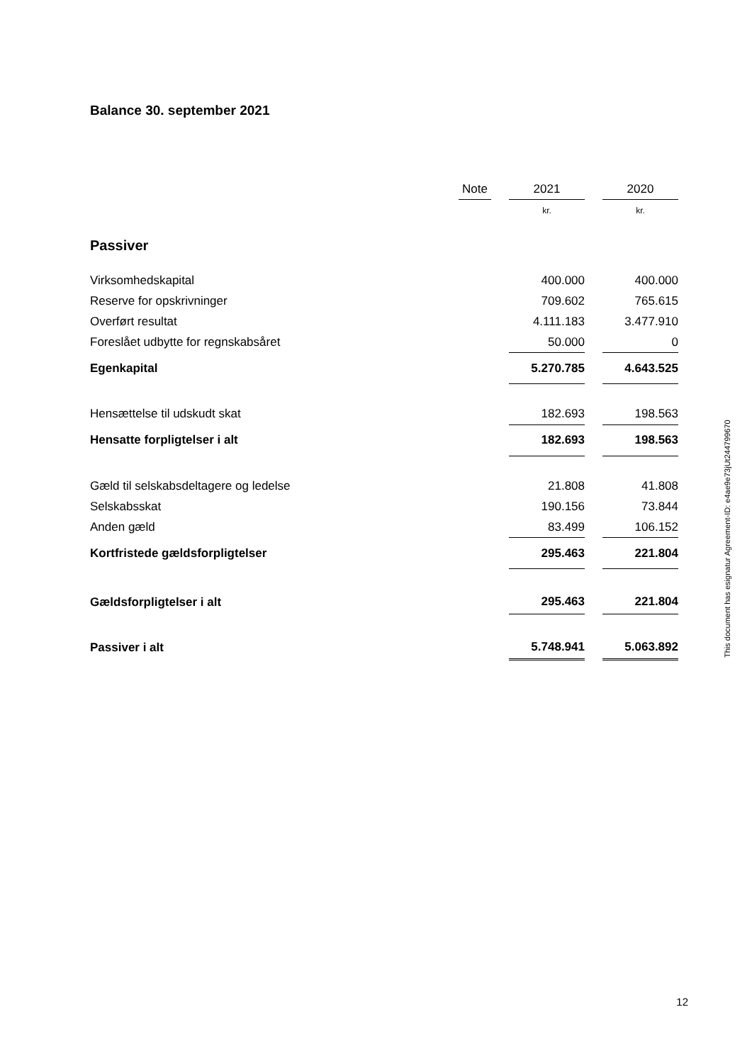Balance 30. september 2021
| | Note | | 2021 | | 2020 |
| --- | --- | --- | --- | --- | --- |
| | | | kr. | | kr. |
| Passiver | | | | | |
| Virksomhedskapital | | | 400.000 | | 400.000 |
| Reserve for opskrivninger | | | 709.602 | | 765.615 |
| Overført resultat | | | 4.111.183 | | 3.477.910 |
| Foreslået udbytte for regnskabsåret | | | 50.000 | | 0 |
| Egenkapital | | | 5.270.785 | | 4.643.525 |
| Hensættelse til udskudt skat | | | 182.693 | | 198.563 |
| Hensatte forpligtelser i alt | | | 182.693 | | 198.563 |
| Gæld til selskabsdeltagere og ledelse | | | 21.808 | | 41.808 |
| Selskabsskat | | | 190.156 | | 73.844 |
| Anden gæld | | | 83.499 | | 106.152 |
| Kortfristede gældsforpligtelser | | | 295.463 | | 221.804 |
| Gældsforpligtelser i alt | | | 295.463 | | 221.804 |
| Passiver i alt | | | 5.748.941 | | 5.063.892 |
This document has esignatur Agreement-ID: e4ae9e73jUt244799670
12